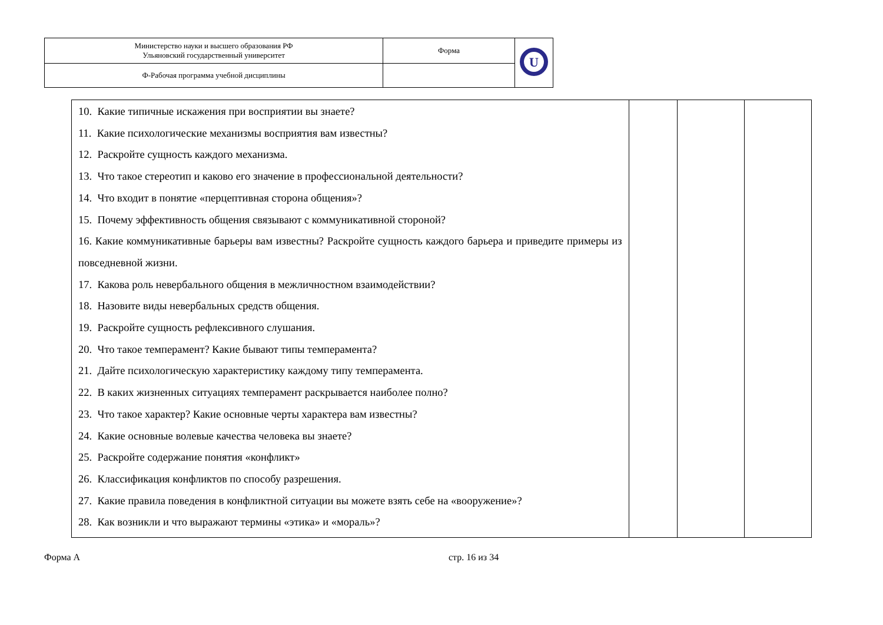| Министерство науки и высшего образования РФ Ульяновский государственный университет | Форма | U |
| Ф-Рабочая программа учебной дисциплины | | |
| 10. Какие типичные искажения при восприятии вы знаете? 11. Какие психологические механизмы восприятия вам известны? 12. Раскройте сущность каждого механизма. 13. Что такое стереотип и каково его значение в профессиональной деятельности? 14. Что входит в понятие «перцептивная сторона общения»? 15. Почему эффективность общения связывают с коммуникативной стороной? 16. Какие коммуникативные барьеры вам известны? Раскройте сущность каждого барьера и приведите примеры из повседневной жизни. 17. Какова роль невербального общения в межличностном взаимодействии? 18. Назовите виды невербальных средств общения. 19. Раскройте сущность рефлексивного слушания. 20. Что такое темперамент? Какие бывают типы темперамента? 21. Дайте психологическую характеристику каждому типу темперамента. 22. В каких жизненных ситуациях темперамент раскрывается наиболее полно? 23. Что такое характер? Какие основные черты характера вам известны? 24. Какие основные волевые качества человека вы знаете? 25. Раскройте содержание понятия «конфликт» 26. Классификация конфликтов по способу разрешения. 27. Какие правила поведения в конфликтной ситуации вы можете взять себе на «вооружение»? 28. Как возникли и что выражают термины «этика» и «мораль»? | | | |
Форма А стр. 16 из 34